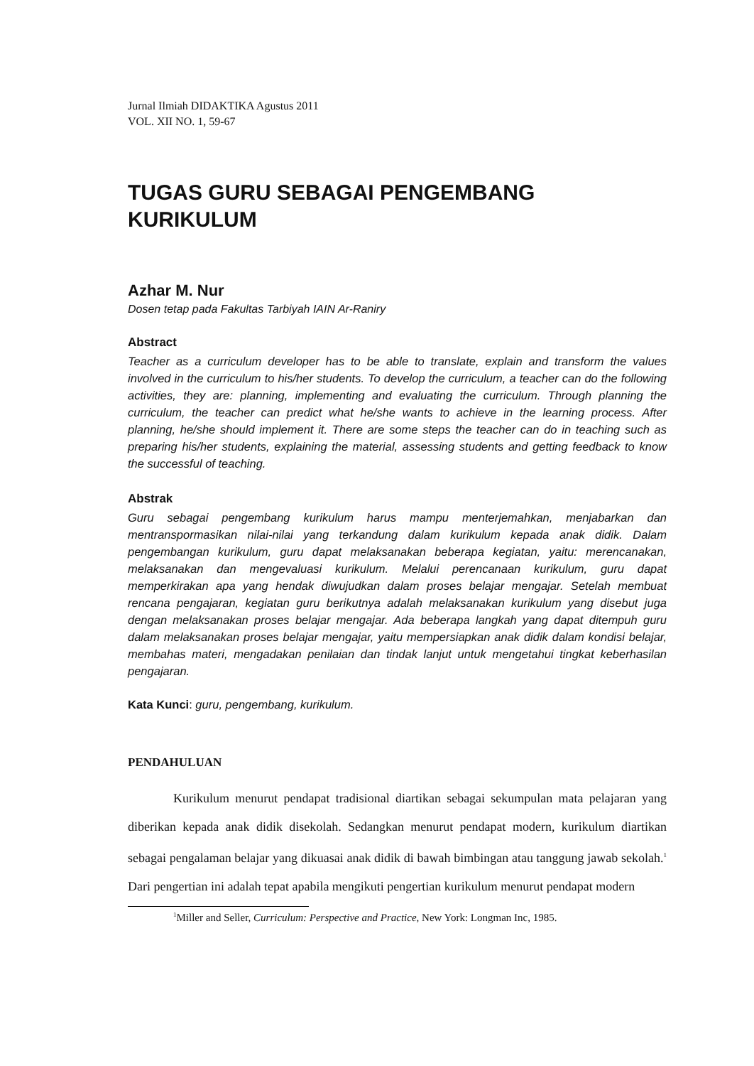Jurnal Ilmiah DIDAKTIKA Agustus 2011
VOL. XII NO. 1, 59-67
TUGAS GURU SEBAGAI PENGEMBANG KURIKULUM
Azhar M. Nur
Dosen tetap pada Fakultas Tarbiyah IAIN Ar-Raniry
Abstract
Teacher as a curriculum developer has to be able to translate, explain and transform the values involved in the curriculum to his/her students. To develop the curriculum, a teacher can do the following activities, they are: planning, implementing and evaluating the curriculum. Through planning the curriculum, the teacher can predict what he/she wants to achieve in the learning process. After planning, he/she should implement it. There are some steps the teacher can do in teaching such as preparing his/her students, explaining the material, assessing students and getting feedback to know the successful of teaching.
Abstrak
Guru sebagai pengembang kurikulum harus mampu menterjemahkan, menjabarkan dan mentranspormasikan nilai-nilai yang terkandung dalam kurikulum kepada anak didik. Dalam pengembangan kurikulum, guru dapat melaksanakan beberapa kegiatan, yaitu: merencanakan, melaksanakan dan mengevaluasi kurikulum. Melalui perencanaan kurikulum, guru dapat memperkirakan apa yang hendak diwujudkan dalam proses belajar mengajar. Setelah membuat rencana pengajaran, kegiatan guru berikutnya adalah melaksanakan kurikulum yang disebut juga dengan melaksanakan proses belajar mengajar. Ada beberapa langkah yang dapat ditempuh guru dalam melaksanakan proses belajar mengajar, yaitu mempersiapkan anak didik dalam kondisi belajar, membahas materi, mengadakan penilaian dan tindak lanjut untuk mengetahui tingkat keberhasilan pengajaran.
Kata Kunci: guru, pengembang, kurikulum.
PENDAHULUAN
Kurikulum menurut pendapat tradisional diartikan sebagai sekumpulan mata pelajaran yang diberikan kepada anak didik disekolah. Sedangkan menurut pendapat modern, kurikulum diartikan sebagai pengalaman belajar yang dikuasai anak didik di bawah bimbingan atau tanggung jawab sekolah.<sup>1</sup> Dari pengertian ini adalah tepat apabila mengikuti pengertian kurikulum menurut pendapat modern
<sup>1</sup> Miller and Seller, Curriculum: Perspective and Practice, New York: Longman Inc, 1985.